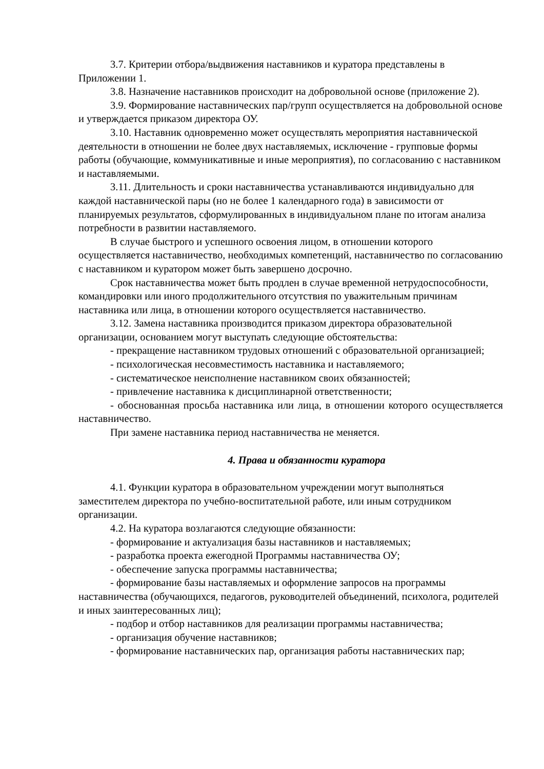3.7. Критерии отбора/выдвижения наставников и куратора представлены в Приложении 1.
3.8. Назначение наставников происходит на добровольной основе (приложение 2).
3.9. Формирование наставнических пар/групп осуществляется на добровольной основе и утверждается приказом директора ОУ.
3.10. Наставник одновременно может осуществлять мероприятия наставнической деятельности в отношении не более двух наставляемых, исключение - групповые формы работы (обучающие, коммуникативные и иные мероприятия), по согласованию с наставником и наставляемыми.
3.11. Длительность и сроки наставничества устанавливаются индивидуально для каждой наставнической пары (но не более 1 календарного года) в зависимости от планируемых результатов, сформулированных в индивидуальном плане по итогам анализа потребности в развитии наставляемого.
В случае быстрого и успешного освоения лицом, в отношении которого осуществляется наставничество, необходимых компетенций, наставничество по согласованию с наставником и куратором может быть завершено досрочно.
Срок наставничества может быть продлен в случае временной нетрудоспособности, командировки или иного продолжительного отсутствия по уважительным причинам наставника или лица, в отношении которого осуществляется наставничество.
3.12. Замена наставника производится приказом директора образовательной организации, основанием могут выступать следующие обстоятельства:
- прекращение наставником трудовых отношений с образовательной организацией;
- психологическая несовместимость наставника и наставляемого;
- систематическое неисполнение наставником своих обязанностей;
- привлечение наставника к дисциплинарной ответственности;
- обоснованная просьба наставника или лица, в отношении которого осуществляется наставничество.
При замене наставника период наставничества не меняется.
4. Права и обязанности куратора
4.1. Функции куратора в образовательном учреждении могут выполняться заместителем директора по учебно-воспитательной работе, или иным сотрудником организации.
4.2. На куратора возлагаются следующие обязанности:
- формирование и актуализация базы наставников и наставляемых;
- разработка проекта ежегодной Программы наставничества ОУ;
- обеспечение запуска программы наставничества;
- формирование базы наставляемых и оформление запросов на программы наставничества (обучающихся, педагогов, руководителей объединений, психолога, родителей и иных заинтересованных лиц);
- подбор и отбор наставников для реализации программы наставничества;
- организация обучение наставников;
- формирование наставнических пар, организация работы наставнических пар;